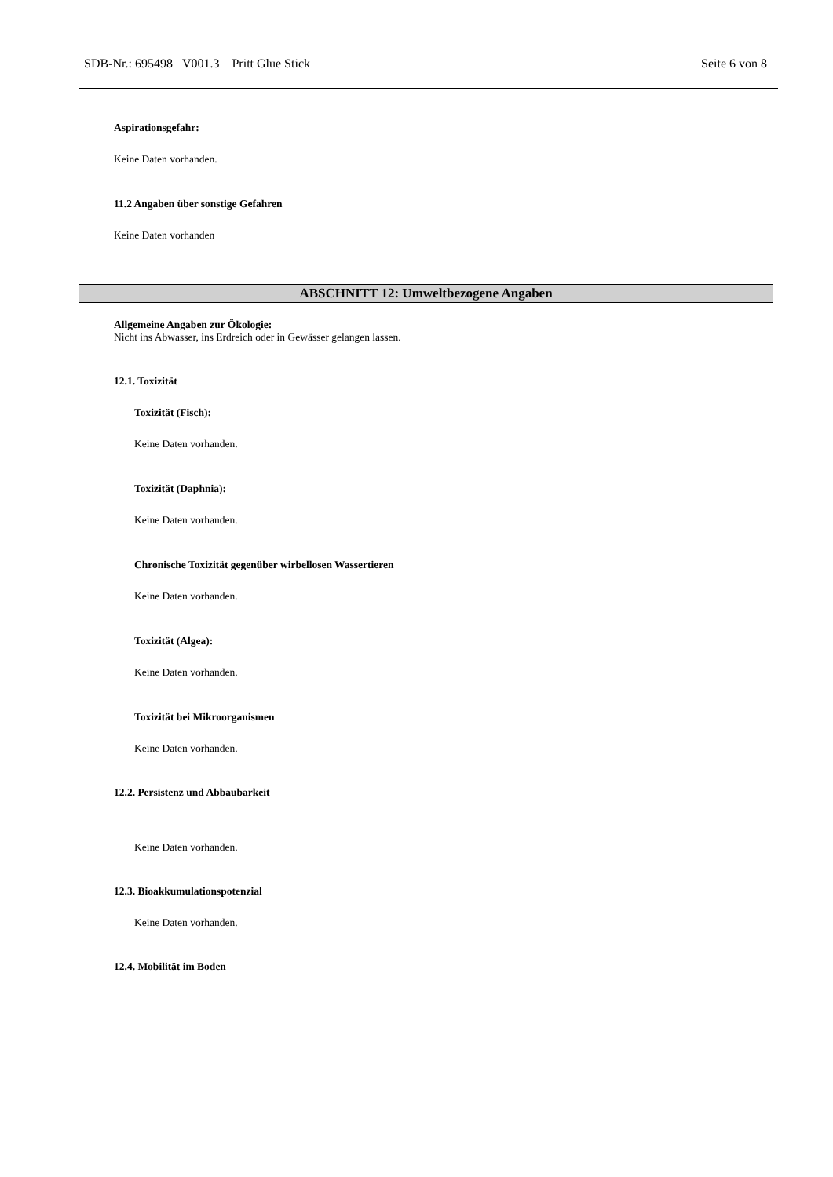SDB-Nr.: 695498 V001.3 Pritt Glue Stick Seite 6 von 8
Aspirationsgefahr:
Keine Daten vorhanden.
11.2 Angaben über sonstige Gefahren
Keine Daten vorhanden
ABSCHNITT 12: Umweltbezogene Angaben
Allgemeine Angaben zur Ökologie:
Nicht ins Abwasser, ins Erdreich oder in Gewässer gelangen lassen.
12.1. Toxizität
Toxizität (Fisch):
Keine Daten vorhanden.
Toxizität (Daphnia):
Keine Daten vorhanden.
Chronische Toxizität gegenüber wirbellosen Wassertieren
Keine Daten vorhanden.
Toxizität (Algea):
Keine Daten vorhanden.
Toxizität bei Mikroorganismen
Keine Daten vorhanden.
12.2. Persistenz und Abbaubarkeit
Keine Daten vorhanden.
12.3. Bioakkumulationspotenzial
Keine Daten vorhanden.
12.4. Mobilität im Boden